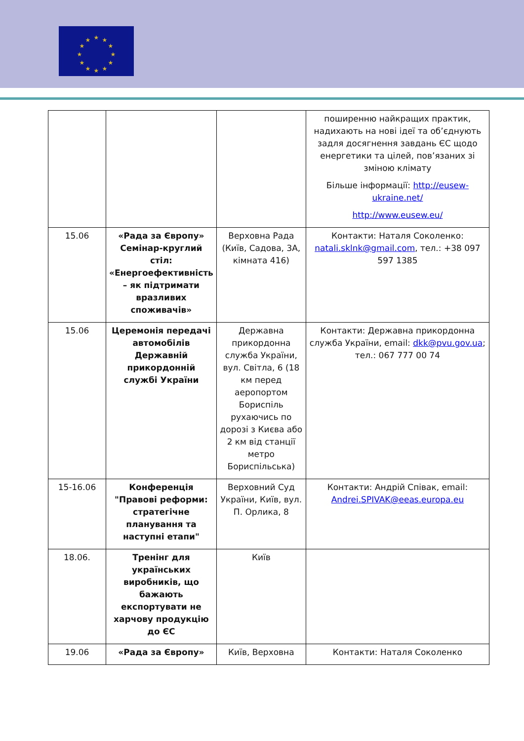★
★
★
★
★
★
★
★
★
★
★
★
| | | | поширенню найкращих практик, надихають на нові ідеї та об’єднують задля досягнення завдань ЄС щодо енергетики та цілей, пов’язаних зі зміною клімату Більше інформації: http://eusew-ukraine.net/ http://www.eusew.eu/ |
| 15.06 | «Рада за Європу» Семінар-круглий стіл: «Енергоефективність – як підтримати вразливих споживачів» | Верховна Рада (Київ, Садова, 3А, кімната 416) | Контакти: Наталя Соколенко: natali.sklnk@gmail.com , тел.: +38 097 597 1385 |
| 15.06 | Церемонія передачі автомобілів Державній прикордонній службі України | Державна прикордонна служба України, вул. Світла, 6 (18 км перед аеропортом Бориспіль рухаючись по дорозі з Києва або 2 км від станції метро Бориспільська) | Контакти: Державна прикордонна служба України, email: dkk@pvu.gov.ua ; тел.: 067 777 00 74 |
| 15-16.06 | Конференція "Правові реформи: стратегічне планування та наступні етапи" | Верховний Суд України, Київ, вул. П. Орлика, 8 | Контакти: Андрій Співак, email: Andrei.SPIVAK@eeas.europa.eu |
| 18.06. | Тренінг для українських виробників, що бажають експортувати не харчову продукцію до ЄС | Київ | |
| 19.06 | «Рада за Європу» | Київ, Верховна | Контакти: Наталя Соколенко |